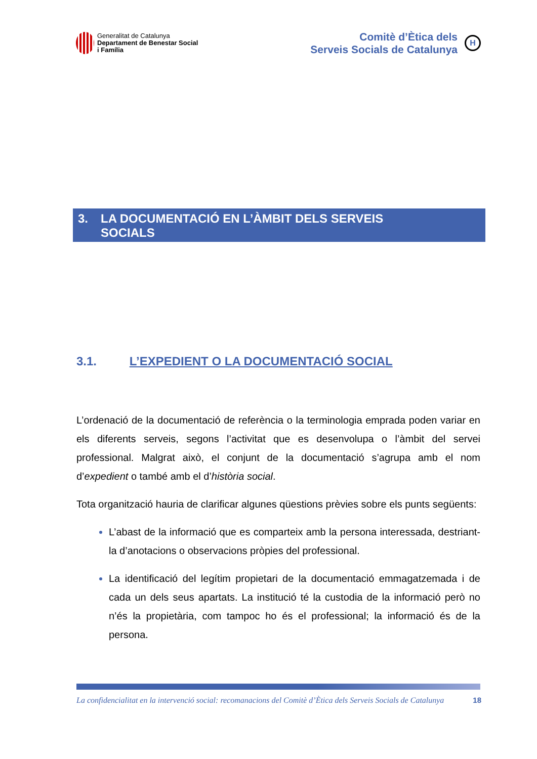Generalitat de Catalunya
Departament de Benestar Social
i Família
Comitè d’Ètica dels
Serveis Socials de Catalunya
H
3. LA DOCUMENTACIÓ EN L’ÀMBIT DELS SERVEIS
SOCIALS
3.1. L’EXPEDIENT O LA DOCUMENTACIÓ SOCIAL
L’ordenació de la documentació de referència o la terminologia emprada poden variar en els diferents serveis, segons l’activitat que es desenvolupa o l’àmbit del servei professional. Malgrat això, el conjunt de la documentació s’agrupa amb el nom d’expedient o també amb el d’història social.
Tota organització hauria de clarificar algunes qüestions prèvies sobre els punts següents:
L’abast de la informació que es comparteix amb la persona interessada, destriant-la d’anotacions o observacions pròpies del professional.
La identificació del legítim propietari de la documentació emmagatzemada i de cada un dels seus apartats. La institució té la custodia de la informació però no n’és la propietària, com tampoc ho és el professional; la informació és de la persona.
La confidencialitat en la intervenció social: recomanacions del Comitè d’Ètica dels Serveis Socials de Catalunya 18